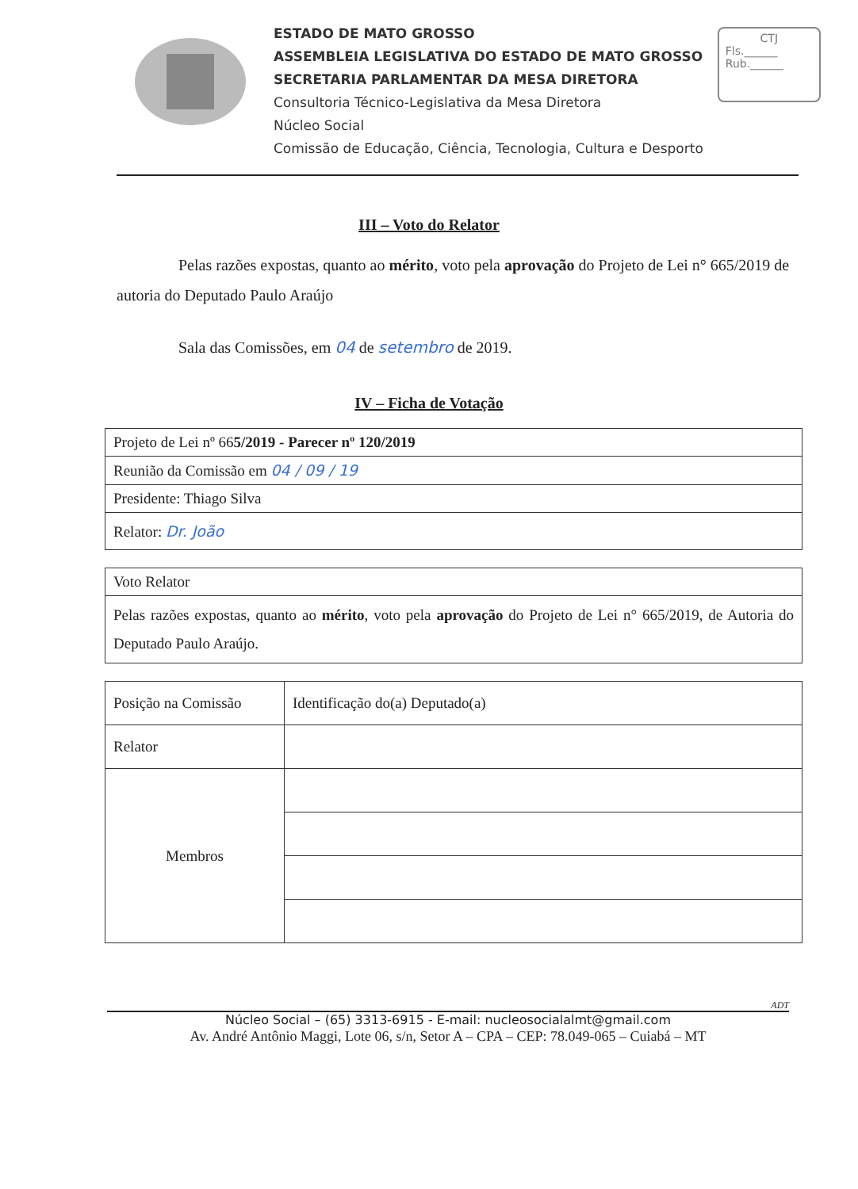ESTADO DE MATO GROSSO
ASSEMBLEIA LEGISLATIVA DO ESTADO DE MATO GROSSO
SECRETARIA PARLAMENTAR DA MESA DIRETORA
Consultoria Técnico-Legislativa da Mesa Diretora
Núcleo Social
Comissão de Educação, Ciência, Tecnologia, Cultura e Desporto
CTJ
Fls.______
Rub.______
III – Voto do Relator
Pelas razões expostas, quanto ao mérito, voto pela aprovação do Projeto de Lei n° 665/2019 de autoria do Deputado Paulo Araújo
Sala das Comissões, em 04 de setembro de 2019.
IV – Ficha de Votação
| Projeto de Lei nº 66 5/2019 - Parecer nº 120/2019 |
| Reunião da Comissão em 04 / 09 / 19 |
| Presidente: Thiago Silva |
| Relator: Dr. João |
| Voto Relator |
| Pelas razões expostas, quanto ao mérito , voto pela aprovação do Projeto de Lei n° 665/2019, de Autoria do Deputado Paulo Araújo. |
| Posição na Comissão | Identificação do(a) Deputado(a) |
| Relator | |
| Membros | |
ADT
Núcleo Social – (65) 3313-6915 - E-mail: nucleosocialalmt@gmail.com
Av. André Antônio Maggi, Lote 06, s/n, Setor A – CPA – CEP: 78.049-065 – Cuiabá – MT